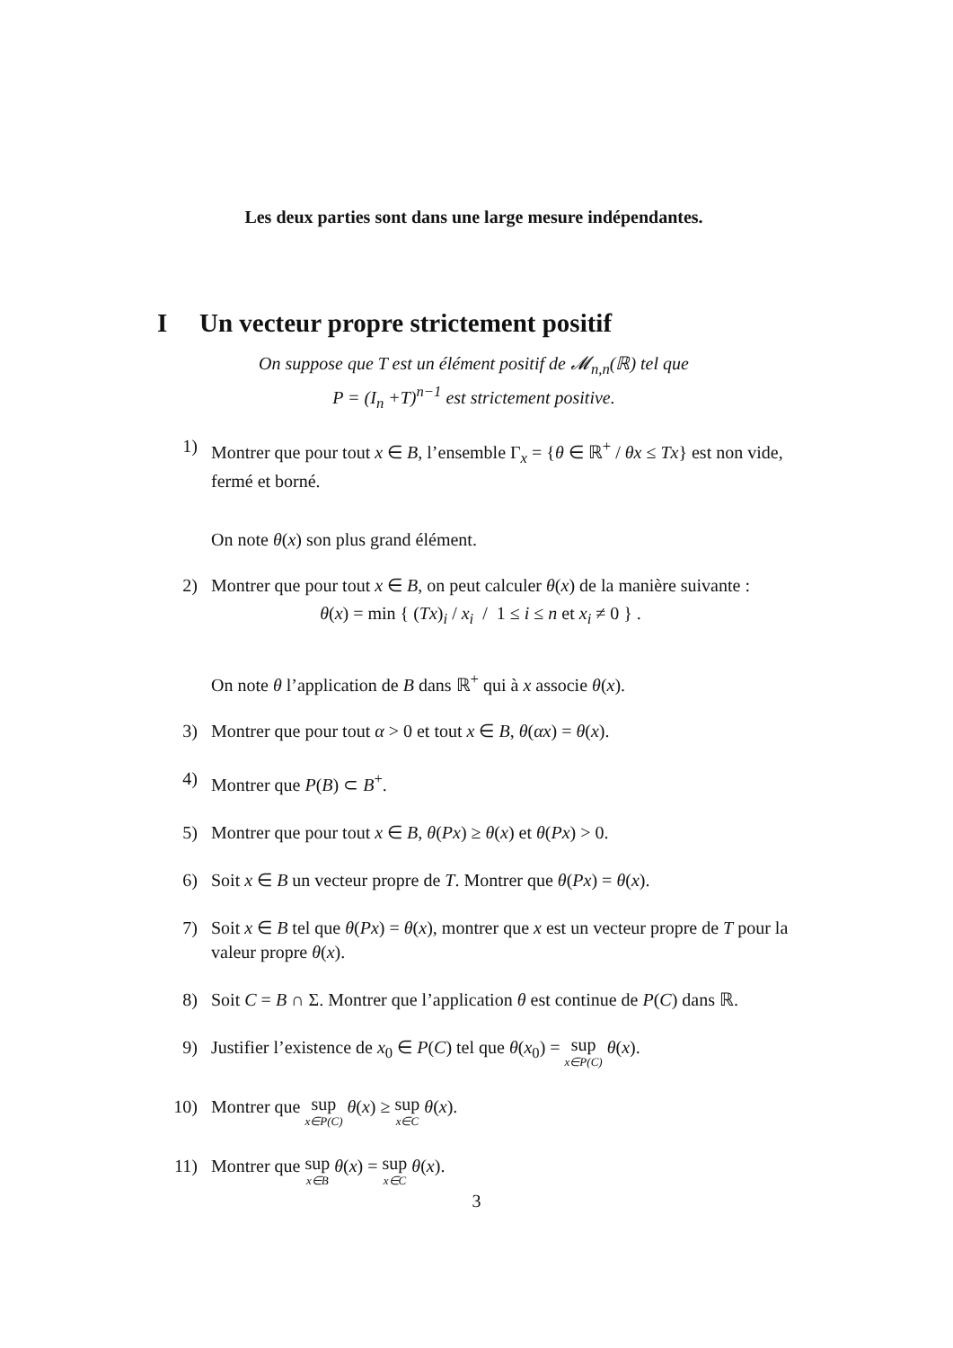Les deux parties sont dans une large mesure indépendantes.
I Un vecteur propre strictement positif
On suppose que T est un élément positif de 𝓜<sub>n,n</sub>(ℝ) tel que
P = (I<sub>n</sub> +T)<sup>n−1</sup> est strictement positive.
1) Montrer que pour tout x ∈ B, l’ensemble Γ<sub>x</sub> = {θ ∈ ℝ<sup>+</sup> / θx ≤ Tx} est non vide, fermé et borné.
On note θ(x) son plus grand élément.
2) Montrer que pour tout x ∈ B, on peut calculer θ(x) de la manière suivante :
θ(x) = min { (Tx)<sub>i</sub> / x<sub>i</sub> / 1 ≤ i ≤ n et x<sub>i</sub> ≠ 0 } .
On note θ l’application de B dans ℝ<sup>+</sup> qui à x associe θ(x).
3) Montrer que pour tout α > 0 et tout x ∈ B, θ(αx) = θ(x).
4) Montrer que P(B) ⊂ B<sup>+</sup>.
5) Montrer que pour tout x ∈ B, θ(Px) ≥ θ(x) et θ(Px) > 0.
6) Soit x ∈ B un vecteur propre de T. Montrer que θ(Px) = θ(x).
7) Soit x ∈ B tel que θ(Px) = θ(x), montrer que x est un vecteur propre de T pour la valeur propre θ(x).
8) Soit C = B ∩ Σ. Montrer que l’application θ est continue de P(C) dans ℝ.
9) Justifier l’existence de x<sub>0</sub> ∈ P(C) tel que θ(x<sub>0</sub>) = sup x∈P(C) θ(x).
10) Montrer que sup x∈P(C) θ(x) ≥ sup x∈C θ(x).
11) Montrer que sup x∈B θ(x) = sup x∈C θ(x).
3